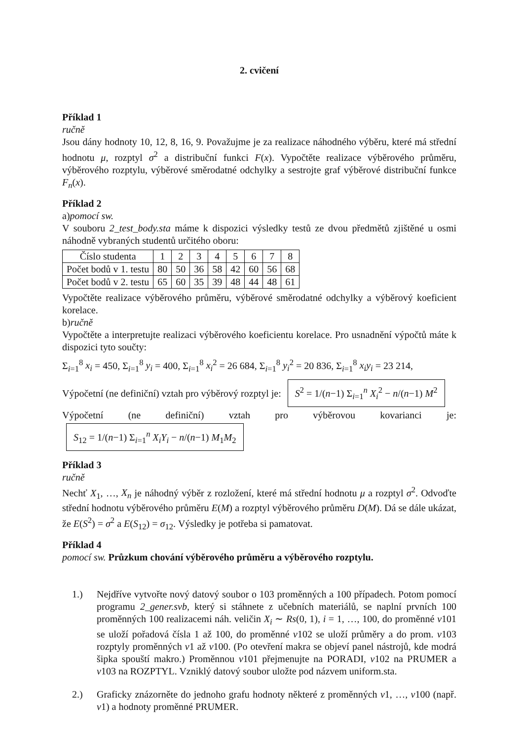2. cvičení
Příklad 1
ručně
Jsou dány hodnoty 10, 12, 8, 16, 9. Považujme je za realizace náhodného výběru, které má střední hodnotu μ, rozptyl σ<sup>2</sup> a distribuční funkci F(x). Vypočtěte realizace výběrového průměru, výběrového rozptylu, výběrové směrodatné odchylky a sestrojte graf výběrové distribuční funkce F<sub>n</sub>(x).
Příklad 2
a)pomocí sw.
V souboru 2_test_body.sta máme k dispozici výsledky testů ze dvou předmětů zjištěné u osmi náhodně vybraných studentů určitého oboru:
| Číslo studenta | 1 | 2 | 3 | 4 | 5 | 6 | 7 | 8 |
| Počet bodů v 1. testu | 80 | 50 | 36 | 58 | 42 | 60 | 56 | 68 |
| Počet bodů v 2. testu | 65 | 60 | 35 | 39 | 48 | 44 | 48 | 61 |
Vypočtěte realizace výběrového průměru, výběrové směrodatné odchylky a výběrový koeficient korelace.
b)ručně
Vypočtěte a interpretujte realizaci výběrového koeficientu korelace. Pro usnadnění výpočtů máte k dispozici tyto součty:
Σ<sub>i=1</sub><sup>8</sup> x<sub>i</sub> = 450, Σ<sub>i=1</sub><sup>8</sup> y<sub>i</sub> = 400, Σ<sub>i=1</sub><sup>8</sup> x<sub>i</sub><sup>2</sup> = 26 684, Σ<sub>i=1</sub><sup>8</sup> y<sub>i</sub><sup>2</sup> = 20 836, Σ<sub>i=1</sub><sup>8</sup> x<sub>i</sub>y<sub>i</sub> = 23 214,
Výpočetní (ne definiční) vztah pro výběrový rozptyl je: S<sup>2</sup> = 1/(n−1) Σ<sub>i=1</sub><sup>n</sup> X<sub>i</sub><sup>2</sup> − n/(n−1) M<sup>2</sup>
Výpočetní (ne definiční) vztah pro výběrovou kovarianci je: S<sub>12</sub> = 1/(n−1) Σ<sub>i=1</sub><sup>n</sup> X<sub>i</sub>Y<sub>i</sub> − n/(n−1) M<sub>1</sub>M<sub>2</sub>
Příklad 3
ručně
Nechť X<sub>1</sub>, …, X<sub>n</sub> je náhodný výběr z rozložení, které má střední hodnotu μ a rozptyl σ<sup>2</sup>. Odvoďte střední hodnotu výběrového průměru E(M) a rozptyl výběrového průměru D(M). Dá se dále ukázat, že E(S<sup>2</sup>) = σ<sup>2</sup> a E(S<sub>12</sub>) = σ<sub>12</sub>. Výsledky je potřeba si pamatovat.
Příklad 4
pomocí sw. Průzkum chování výběrového průměru a výběrového rozptylu.
1.) Nejdříve vytvořte nový datový soubor o 103 proměnných a 100 případech. Potom pomocí programu 2_gener.svb, který si stáhnete z učebních materiálů, se naplní prvních 100 proměnných 100 realizacemi náh. veličin X<sub>i</sub> ∼ Rs(0, 1), i = 1, …, 100, do proměnné v101 se uloží pořadová čísla 1 až 100, do proměnné v102 se uloží průměry a do prom. v103 rozptyly proměnných v1 až v100. (Po otevření makra se objeví panel nástrojů, kde modrá šipka spouští makro.) Proměnnou v101 přejmenujte na PORADI, v102 na PRUMER a v103 na ROZPTYL. Vzniklý datový soubor uložte pod názvem uniform.sta.
2.) Graficky znázorněte do jednoho grafu hodnoty některé z proměnných v1, …, v100 (např. v1) a hodnoty proměnné PRUMER.